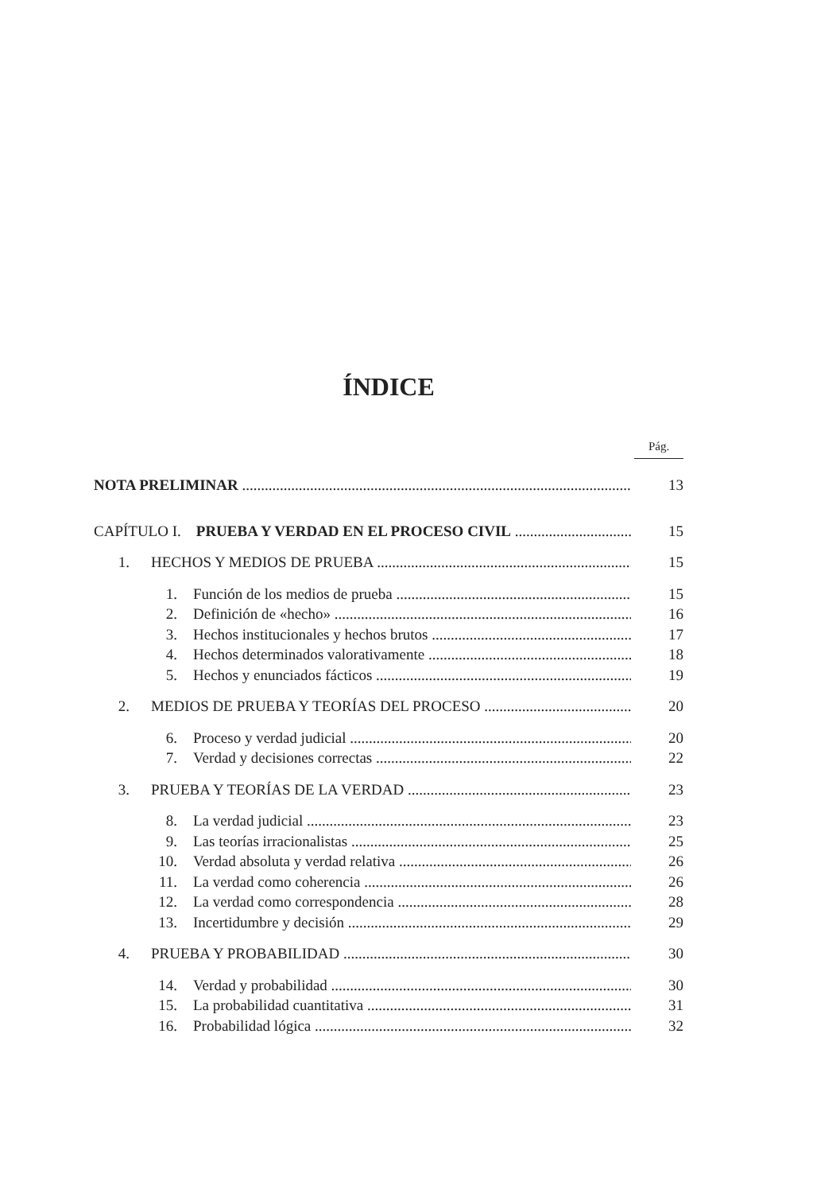ÍNDICE
Pág.
NOTA PRELIMINAR 13
CAPÍTULO I. PRUEBA Y VERDAD EN EL PROCESO CIVIL 15
1. HECHOS Y MEDIOS DE PRUEBA 15
1. Función de los medios de prueba 15
2. Definición de «hecho» 16
3. Hechos institucionales y hechos brutos 17
4. Hechos determinados valorativamente 18
5. Hechos y enunciados fácticos 19
2. MEDIOS DE PRUEBA Y TEORÍAS DEL PROCESO 20
6. Proceso y verdad judicial 20
7. Verdad y decisiones correctas 22
3. PRUEBA Y TEORÍAS DE LA VERDAD 23
8. La verdad judicial 23
9. Las teorías irracionalistas 25
10. Verdad absoluta y verdad relativa 26
11. La verdad como coherencia 26
12. La verdad como correspondencia 28
13. Incertidumbre y decisión 29
4. PRUEBA Y PROBABILIDAD 30
14. Verdad y probabilidad 30
15. La probabilidad cuantitativa 31
16. Probabilidad lógica 32